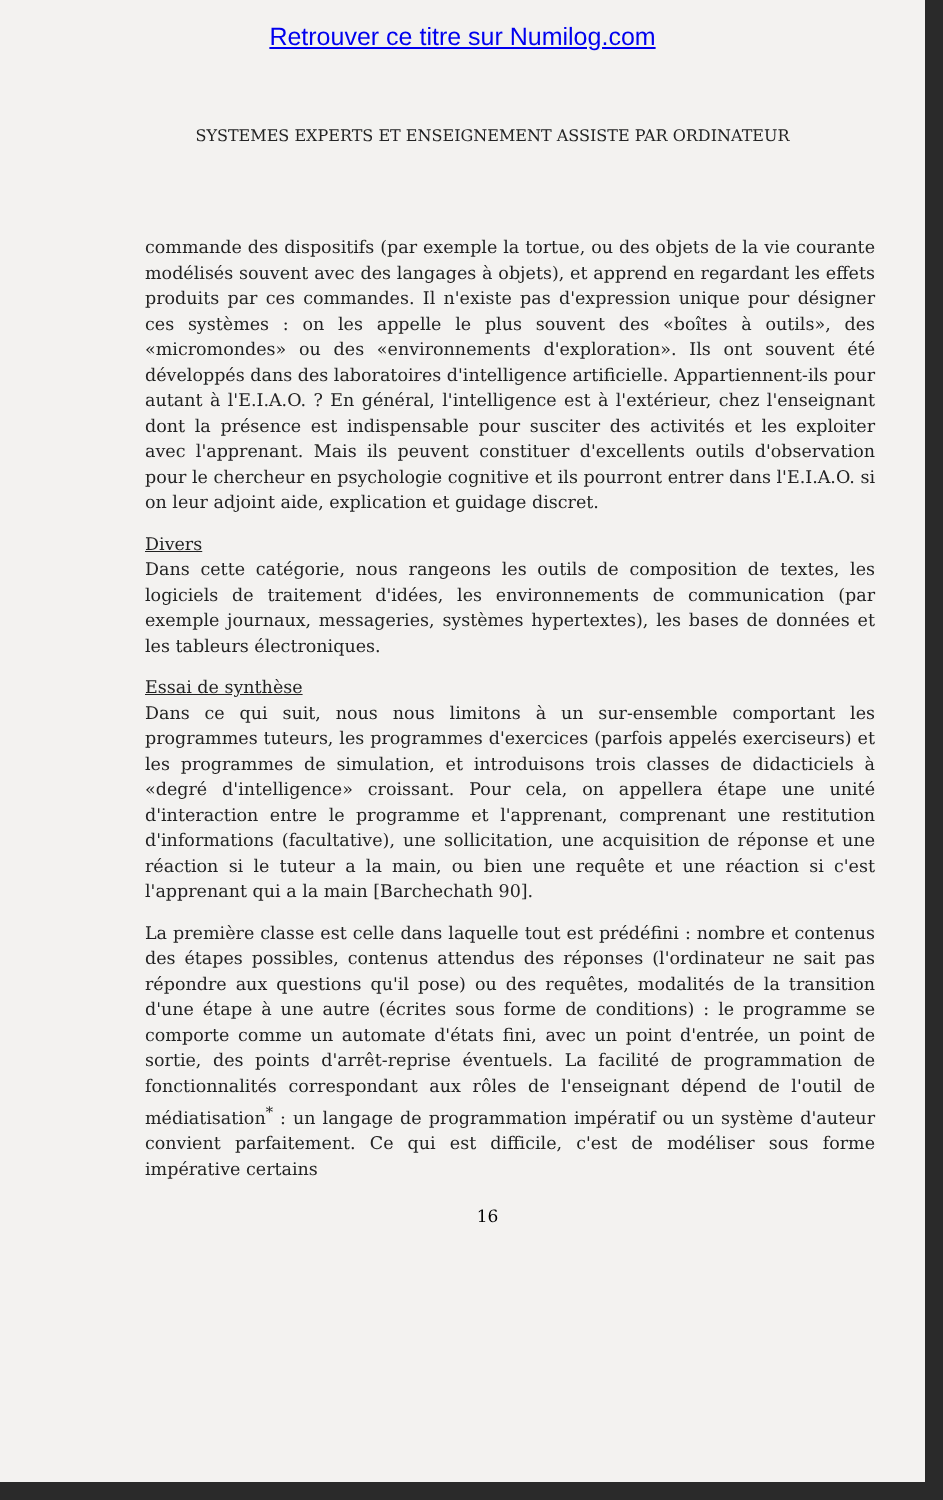Retrouver ce titre sur Numilog.com
SYSTEMES EXPERTS ET ENSEIGNEMENT ASSISTE PAR ORDINATEUR
commande des dispositifs (par exemple la tortue, ou des objets de la vie courante modélisés souvent avec des langages à objets), et apprend en regardant les effets produits par ces commandes. Il n'existe pas d'expression unique pour désigner ces systèmes : on les appelle le plus souvent des «boîtes à outils», des «micromondes» ou des «environnements d'exploration». Ils ont souvent été développés dans des laboratoires d'intelligence artificielle. Appartiennent-ils pour autant à l'E.I.A.O. ? En général, l'intelligence est à l'extérieur, chez l'enseignant dont la présence est indispensable pour susciter des activités et les exploiter avec l'apprenant. Mais ils peuvent constituer d'excellents outils d'observation pour le chercheur en psychologie cognitive et ils pourront entrer dans l'E.I.A.O. si on leur adjoint aide, explication et guidage discret.
Divers
Dans cette catégorie, nous rangeons les outils de composition de textes, les logiciels de traitement d'idées, les environnements de communication (par exemple journaux, messageries, systèmes hypertextes), les bases de données et les tableurs électroniques.
Essai de synthèse
Dans ce qui suit, nous nous limitons à un sur-ensemble comportant les programmes tuteurs, les programmes d'exercices (parfois appelés exerciseurs) et les programmes de simulation, et introduisons trois classes de didacticiels à «degré d'intelligence» croissant. Pour cela, on appellera étape une unité d'interaction entre le programme et l'apprenant, comprenant une restitution d'informations (facultative), une sollicitation, une acquisition de réponse et une réaction si le tuteur a la main, ou bien une requête et une réaction si c'est l'apprenant qui a la main [Barchechath 90].
La première classe est celle dans laquelle tout est prédéfini : nombre et contenus des étapes possibles, contenus attendus des réponses (l'ordinateur ne sait pas répondre aux questions qu'il pose) ou des requêtes, modalités de la transition d'une étape à une autre (écrites sous forme de conditions) : le programme se comporte comme un automate d'états fini, avec un point d'entrée, un point de sortie, des points d'arrêt-reprise éventuels. La facilité de programmation de fonctionnalités correspondant aux rôles de l'enseignant dépend de l'outil de médiatisation<sup>*</sup> : un langage de programmation impératif ou un système d'auteur convient parfaitement. Ce qui est difficile, c'est de modéliser sous forme impérative certains
16